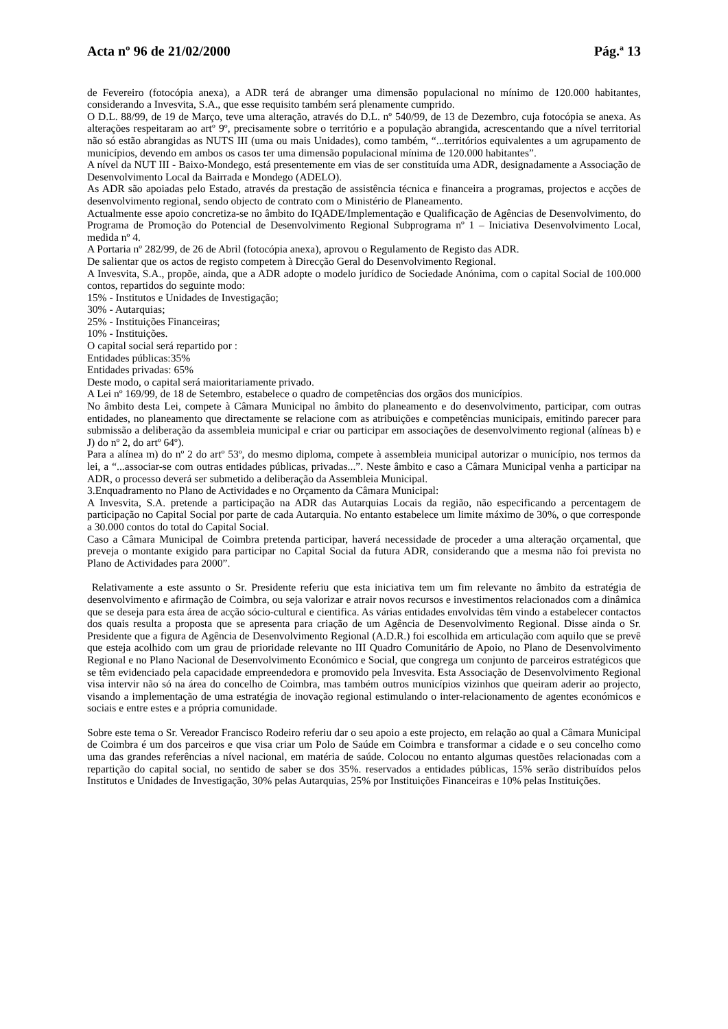Acta nº 96 de 21/02/2000 Pág.ª 13
de Fevereiro (fotocópia anexa), a ADR terá de abranger uma dimensão populacional no mínimo de 120.000 habitantes, considerando a Invesvita, S.A., que esse requisito também será plenamente cumprido.
O D.L. 88/99, de 19 de Março, teve uma alteração, através do D.L. nº 540/99, de 13 de Dezembro, cuja fotocópia se anexa. As alterações respeitaram ao artº 9º, precisamente sobre o território e a população abrangida, acrescentando que a nível territorial não só estão abrangidas as NUTS III (uma ou mais Unidades), como também, “...territórios equivalentes a um agrupamento de municípios, devendo em ambos os casos ter uma dimensão populacional mínima de 120.000 habitantes”.
A nível da NUT III - Baixo-Mondego, está presentemente em vias de ser constituída uma ADR, designadamente a Associação de Desenvolvimento Local da Bairrada e Mondego (ADELO).
As ADR são apoiadas pelo Estado, através da prestação de assistência técnica e financeira a programas, projectos e acções de desenvolvimento regional, sendo objecto de contrato com o Ministério de Planeamento.
Actualmente esse apoio concretiza-se no âmbito do IQADE/Implementação e Qualificação de Agências de Desenvolvimento, do Programa de Promoção do Potencial de Desenvolvimento Regional Subprograma nº 1 – Iniciativa Desenvolvimento Local, medida nº 4.
A Portaria nº 282/99, de 26 de Abril (fotocópia anexa), aprovou o Regulamento de Registo das ADR.
De salientar que os actos de registo competem à Direcção Geral do Desenvolvimento Regional.
A Invesvita, S.A., propõe, ainda, que a ADR adopte o modelo jurídico de Sociedade Anónima, com o capital Social de 100.000 contos, repartidos do seguinte modo:
15% - Institutos e Unidades de Investigação;
30% - Autarquias;
25% - Instituições Financeiras;
10% - Instituições.
O capital social será repartido por :
Entidades públicas:35%
Entidades privadas: 65%
Deste modo, o capital será maioritariamente privado.
A Lei nº 169/99, de 18 de Setembro, estabelece o quadro de competências dos orgãos dos municípios.
No âmbito desta Lei, compete à Câmara Municipal no âmbito do planeamento e do desenvolvimento, participar, com outras entidades, no planeamento que directamente se relacione com as atribuições e competências municipais, emitindo parecer para submissão a deliberação da assembleia municipal e criar ou participar em associações de desenvolvimento regional (alíneas b) e J) do nº 2, do artº 64º).
Para a alínea m) do nº 2 do artº 53º, do mesmo diploma, compete à assembleia municipal autorizar o município, nos termos da lei, a “...associar-se com outras entidades públicas, privadas...”. Neste âmbito e caso a Câmara Municipal venha a participar na ADR, o processo deverá ser submetido a deliberação da Assembleia Municipal.
3.Enquadramento no Plano de Actividades e no Orçamento da Câmara Municipal:
A Invesvita, S.A. pretende a participação na ADR das Autarquias Locais da região, não especificando a percentagem de participação no Capital Social por parte de cada Autarquia. No entanto estabelece um limite máximo de 30%, o que corresponde a 30.000 contos do total do Capital Social.
Caso a Câmara Municipal de Coimbra pretenda participar, haverá necessidade de proceder a uma alteração orçamental, que preveja o montante exigido para participar no Capital Social da futura ADR, considerando que a mesma não foi prevista no Plano de Actividades para 2000”.
Relativamente a este assunto o Sr. Presidente referiu que esta iniciativa tem um fim relevante no âmbito da estratégia de desenvolvimento e afirmação de Coimbra, ou seja valorizar e atrair novos recursos e investimentos relacionados com a dinâmica que se deseja para esta área de acção sócio-cultural e cientifica. As várias entidades envolvidas têm vindo a estabelecer contactos dos quais resulta a proposta que se apresenta para criação de um Agência de Desenvolvimento Regional. Disse ainda o Sr. Presidente que a figura de Agência de Desenvolvimento Regional (A.D.R.) foi escolhida em articulação com aquilo que se prevê que esteja acolhido com um grau de prioridade relevante no III Quadro Comunitário de Apoio, no Plano de Desenvolvimento Regional e no Plano Nacional de Desenvolvimento Económico e Social, que congrega um conjunto de parceiros estratégicos que se têm evidenciado pela capacidade empreendedora e promovido pela Invesvita. Esta Associação de Desenvolvimento Regional visa intervir não só na área do concelho de Coimbra, mas também outros municípios vizinhos que queiram aderir ao projecto, visando a implementação de uma estratégia de inovação regional estimulando o inter-relacionamento de agentes económicos e sociais e entre estes e a própria comunidade.
Sobre este tema o Sr. Vereador Francisco Rodeiro referiu dar o seu apoio a este projecto, em relação ao qual a Câmara Municipal de Coimbra é um dos parceiros e que visa criar um Polo de Saúde em Coimbra e transformar a cidade e o seu concelho como uma das grandes referências a nível nacional, em matéria de saúde. Colocou no entanto algumas questões relacionadas com a repartição do capital social, no sentido de saber se dos 35%. reservados a entidades públicas, 15% serão distribuídos pelos Institutos e Unidades de Investigação, 30% pelas Autarquias, 25% por Instituições Financeiras e 10% pelas Instituições.